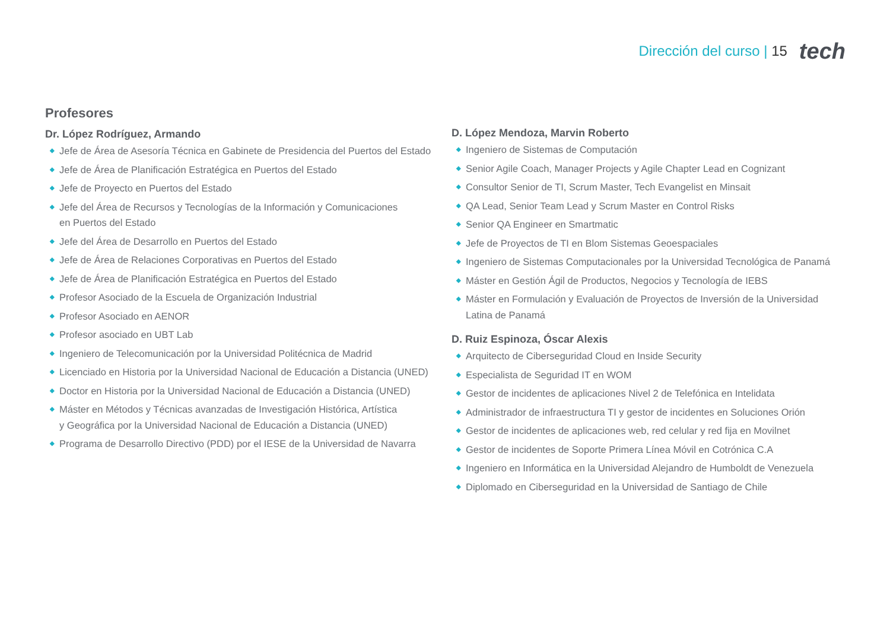Dirección del curso | 15 tech
Profesores
Dr. López Rodríguez, Armando
◆ Jefe de Área de Asesoría Técnica en Gabinete de Presidencia del Puertos del Estado
◆ Jefe de Área de Planificación Estratégica en Puertos del Estado
◆ Jefe de Proyecto en Puertos del Estado
◆ Jefe del Área de Recursos y Tecnologías de la Información y Comunicaciones
en Puertos del Estado
◆ Jefe del Área de Desarrollo en Puertos del Estado
◆ Jefe de Área de Relaciones Corporativas en Puertos del Estado
◆ Jefe de Área de Planificación Estratégica en Puertos del Estado
◆ Profesor Asociado de la Escuela de Organización Industrial
◆ Profesor Asociado en AENOR
◆ Profesor asociado en UBT Lab
◆ Ingeniero de Telecomunicación por la Universidad Politécnica de Madrid
◆ Licenciado en Historia por la Universidad Nacional de Educación a Distancia (UNED)
◆ Doctor en Historia por la Universidad Nacional de Educación a Distancia (UNED)
◆ Máster en Métodos y Técnicas avanzadas de Investigación Histórica, Artística
y Geográfica por la Universidad Nacional de Educación a Distancia (UNED)
◆ Programa de Desarrollo Directivo (PDD) por el IESE de la Universidad de Navarra
D. López Mendoza, Marvin Roberto
◆ Ingeniero de Sistemas de Computación
◆ Senior Agile Coach, Manager Projects y Agile Chapter Lead en Cognizant
◆ Consultor Senior de TI, Scrum Master, Tech Evangelist en Minsait
◆ QA Lead, Senior Team Lead y Scrum Master en Control Risks
◆ Senior QA Engineer en Smartmatic
◆ Jefe de Proyectos de TI en Blom Sistemas Geoespaciales
◆ Ingeniero de Sistemas Computacionales por la Universidad Tecnológica de Panamá
◆ Máster en Gestión Ágil de Productos, Negocios y Tecnología de IEBS
◆ Máster en Formulación y Evaluación de Proyectos de Inversión de la Universidad
Latina de Panamá
D. Ruiz Espinoza, Óscar Alexis
◆ Arquitecto de Ciberseguridad Cloud en Inside Security
◆ Especialista de Seguridad IT en WOM
◆ Gestor de incidentes de aplicaciones Nivel 2 de Telefónica en Intelidata
◆ Administrador de infraestructura TI y gestor de incidentes en Soluciones Orión
◆ Gestor de incidentes de aplicaciones web, red celular y red fija en Movilnet
◆ Gestor de incidentes de Soporte Primera Línea Móvil en Cotrónica C.A
◆ Ingeniero en Informática en la Universidad Alejandro de Humboldt de Venezuela
◆ Diplomado en Ciberseguridad en la Universidad de Santiago de Chile